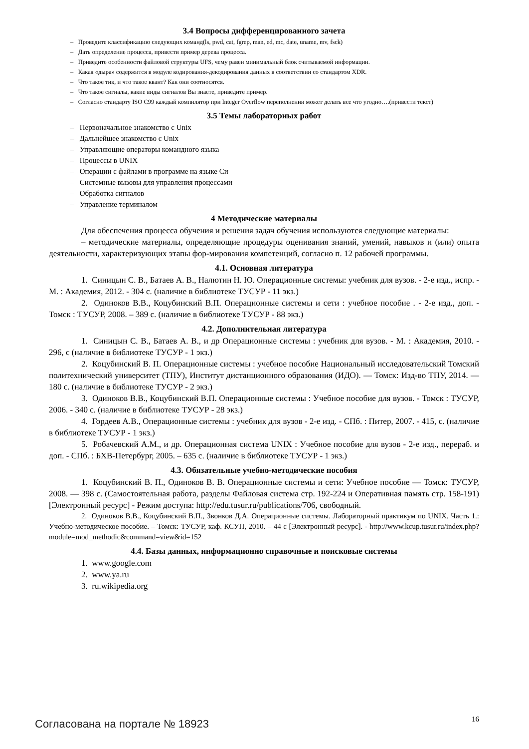3.4 Вопросы дифференцированного зачета
– Проведите классификацию следующих команд(ls, pwd, cat, fgrep, man, ed, mc, date, uname, mv, fsck)
– Дать определение процесса, привести пример дерева процесса.
– Приведите особенности файловой структуры UFS, чему равен минимальный блок считываемой информации.
– Какая «дыра» содержится в модуле кодирования-декодирования данных в соответствии со стандартом XDR.
– Что такое тик, и что такое квант? Как они соотносятся.
– Что такое сигналы, какие виды сигналов Вы знаете, приведите пример.
– Согласно стандарту ISO C99 каждый компилятор при Integer Overflow переполнении может делать все что угодно….(привести текст)
3.5 Темы лабораторных работ
– Первоначальное знакомство с Unix
– Дальнейшее знакомство с Unix
– Управляющие операторы командного языка
– Процессы в UNIX
– Операции с файлами в программе на языке Си
– Системные вызовы для управления процессами
– Обработка сигналов
– Управление терминалом
4 Методические материалы
Для обеспечения процесса обучения и решения задач обучения используются следующие материалы:
– методические материалы, определяющие процедуры оценивания знаний, умений, навыков и (или) опыта деятельности, характеризующих этапы фор-мирования компетенций, согласно п. 12 рабочей программы.
4.1. Основная литература
1. Синицын С. В., Батаев А. В., Налютин Н. Ю. Операционные системы: учебник для вузов. - 2-е изд., испр. - М. : Академия, 2012. - 304 с. (наличие в библиотеке ТУСУР - 11 экз.)
2. Одиноков В.В., Коцубинский В.П. Операционные системы и сети : учебное пособие . - 2-е изд., доп. - Томск : ТУСУР, 2008. – 389 с. (наличие в библиотеке ТУСУР - 88 экз.)
4.2. Дополнительная литература
1. Синицын С. В., Батаев А. В., и др Операционные системы : учебник для вузов. - М. : Академия, 2010. - 296, с (наличие в библиотеке ТУСУР - 1 экз.)
2. Коцубинский В. П. Операционные системы : учебное пособие Национальный исследовательский Томский политехнический университет (ТПУ), Институт дистанционного образования (ИДО). — Томск: Изд-во ТПУ, 2014. — 180 с. (наличие в библиотеке ТУСУР - 2 экз.)
3. Одиноков В.В., Коцубинский В.П. Операционные системы : Учебное пособие для вузов. - Томск : ТУСУР, 2006. - 340 с. (наличие в библиотеке ТУСУР - 28 экз.)
4. Гордеев А.В., Операционные системы : учебник для вузов - 2-е изд. - СПб. : Питер, 2007. - 415, с. (наличие в библиотеке ТУСУР - 1 экз.)
5. Робачевский А.М., и др. Операционная система UNIX : Учебное пособие для вузов - 2-е изд., перераб. и доп. - СПб. : БХВ-Петербург, 2005. – 635 с. (наличие в библиотеке ТУСУР - 1 экз.)
4.3. Обязательные учебно-методические пособия
1. Коцубинский В. П., Одиноков В. В. Операционные системы и сети: Учебное пособие — Томск: ТУСУР, 2008. — 398 с. (Самостоятельная работа, разделы Файловая система стр. 192-224 и Оперативная память стр. 158-191) [Электронный ресурс] - Режим доступа: http://edu.tusur.ru/publications/706, свободный.
2. Одиноков В.В., Коцубинский В.П., Звонков Д.А. Операционные системы. Лабораторный практикум по UNIX. Часть 1.: Учебно-методическое пособие. – Томск: ТУСУР, каф. КСУП, 2010. – 44 с [Электронный ресурс]. - http://www.kcup.tusur.ru/index.php?module=mod_methodic&command=view&id=152
4.4. Базы данных, информационно справочные и поисковые системы
1. www.google.com
2. www.ya.ru
3. ru.wikipedia.org
Согласована на портале № 18923 16